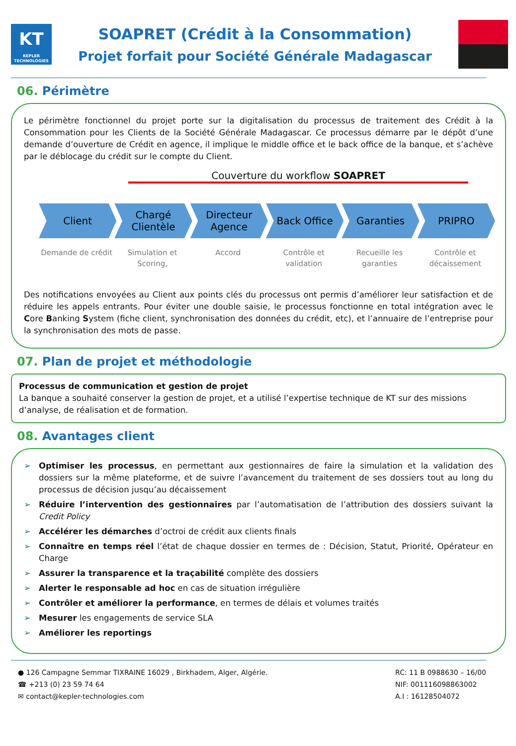KT
KEPLER TECHNOLOGIES
SOAPRET (Crédit à la Consommation)
Projet forfait pour Société Générale Madagascar
06. Périmètre
Le périmètre fonctionnel du projet porte sur la digitalisation du processus de traitement des Crédit à la Consommation pour les Clients de la Société Générale Madagascar. Ce processus démarre par le dépôt d’une demande d’ouverture de Crédit en agence, il implique le middle office et le back office de la banque, et s’achève par le déblocage du crédit sur le compte du Client.
Couverture du workflow SOAPRET
Client
Demande de crédit
Chargé Clientèle
Simulation et Scoring,
Directeur Agence
Accord
Back Office
Contrôle et validation
Garanties
Recueille les garanties
PRIPRO
Contrôle et décaissement
Des notifications envoyées au Client aux points clés du processus ont permis d’améliorer leur satisfaction et de réduire les appels entrants. Pour éviter une double saisie, le processus fonctionne en total intégration avec le Core Banking System (fiche client, synchronisation des données du crédit, etc), et l’annuaire de l’entreprise pour la synchronisation des mots de passe.
07. Plan de projet et méthodologie
Processus de communication et gestion de projet
La banque a souhaité conserver la gestion de projet, et a utilisé l’expertise technique de KT sur des missions d’analyse, de réalisation et de formation.
08. Avantages client
➢ Optimiser les processus, en permettant aux gestionnaires de faire la simulation et la validation des dossiers sur la même plateforme, et de suivre l’avancement du traitement de ses dossiers tout au long du processus de décision jusqu’au décaissement
➢ Réduire l’intervention des gestionnaires par l’automatisation de l’attribution des dossiers suivant la Credit Policy
➢ Accélérer les démarches d’octroi de crédit aux clients finals
➢ Connaître en temps réel l’état de chaque dossier en termes de : Décision, Statut, Priorité, Opérateur en Charge
➢ Assurer la transparence et la traçabilité complète des dossiers
➢ Alerter le responsable ad hoc en cas de situation irrégulière
➢ Contrôler et améliorer la performance, en termes de délais et volumes traités
➢ Mesurer les engagements de service SLA
➢ Améliorer les reportings
● 126 Campagne Semmar TIXRAINE 16029 , Birkhadem, Alger, Algérie.
☎ +213 (0) 23 59 74 64
✉ contact@kepler-technologies.com
RC: 11 B 0988630 – 16/00
NIF: 001116098863002
A.I : 16128504072